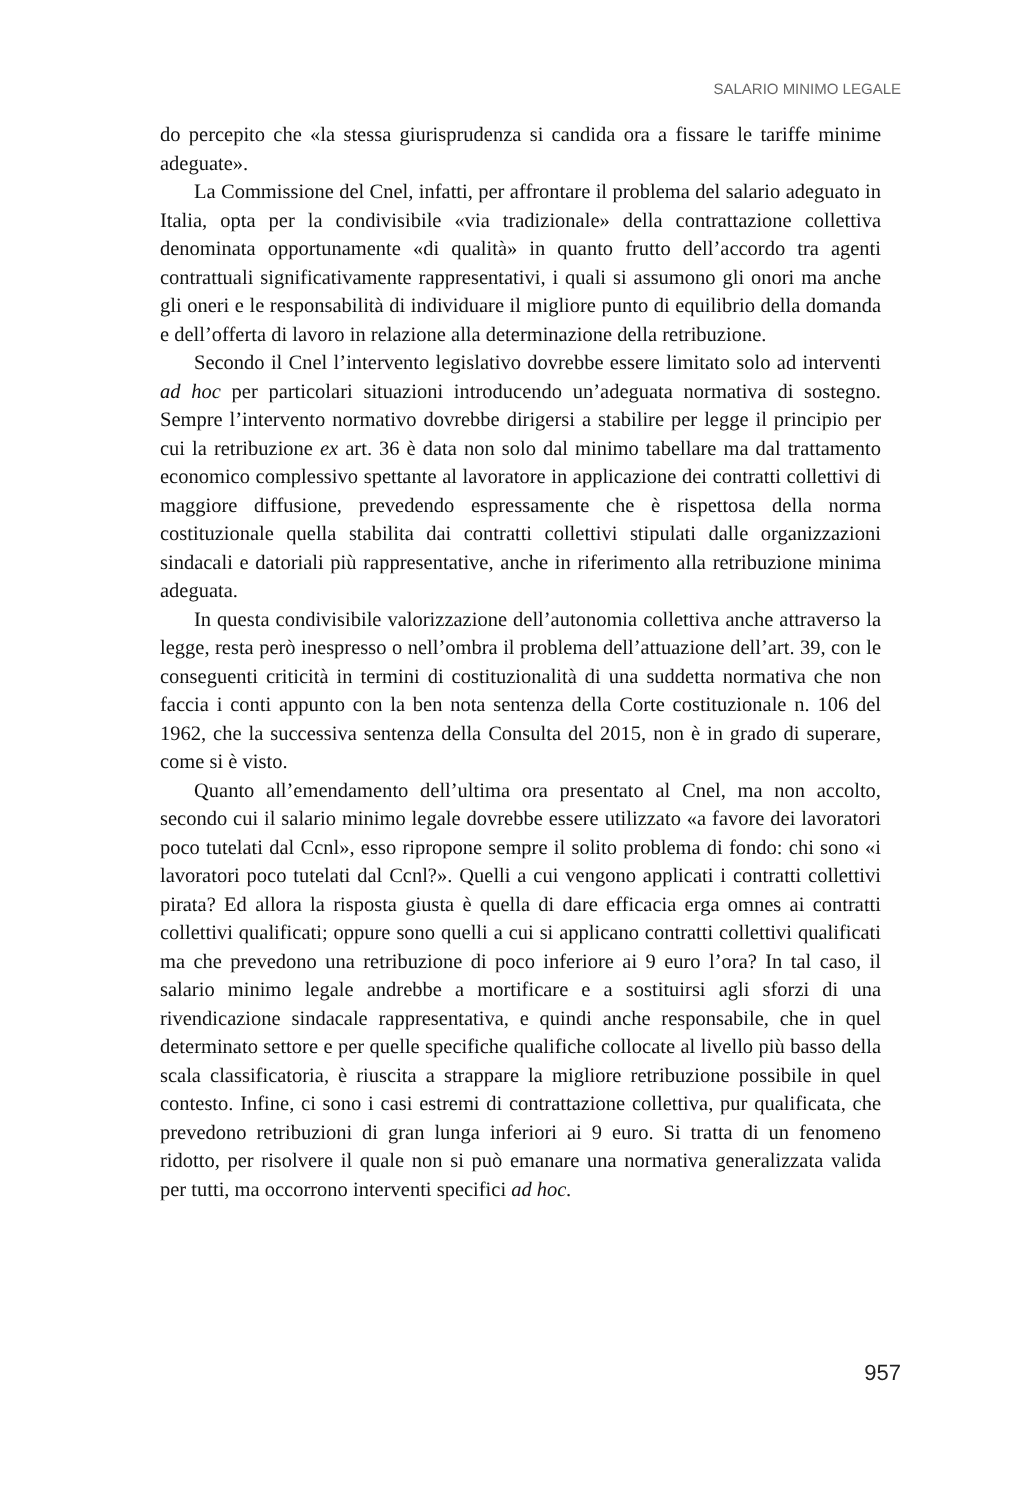SALARIO MINIMO LEGALE
do percepito che «la stessa giurisprudenza si candida ora a fissare le tariffe minime adeguate».
La Commissione del Cnel, infatti, per affrontare il problema del salario adeguato in Italia, opta per la condivisibile «via tradizionale» della contrattazione collettiva denominata opportunamente «di qualità» in quanto frutto dell’accordo tra agenti contrattuali significativamente rappresentativi, i quali si assumono gli onori ma anche gli oneri e le responsabilità di individuare il migliore punto di equilibrio della domanda e dell’offerta di lavoro in relazione alla determinazione della retribuzione.
Secondo il Cnel l’intervento legislativo dovrebbe essere limitato solo ad interventi ad hoc per particolari situazioni introducendo un’adeguata normativa di sostegno. Sempre l’intervento normativo dovrebbe dirigersi a stabilire per legge il principio per cui la retribuzione ex art. 36 è data non solo dal minimo tabellare ma dal trattamento economico complessivo spettante al lavoratore in applicazione dei contratti collettivi di maggiore diffusione, prevedendo espressamente che è rispettosa della norma costituzionale quella stabilita dai contratti collettivi stipulati dalle organizzazioni sindacali e datoriali più rappresentative, anche in riferimento alla retribuzione minima adeguata.
In questa condivisibile valorizzazione dell’autonomia collettiva anche attraverso la legge, resta però inespresso o nell’ombra il problema dell’attuazione dell’art. 39, con le conseguenti criticità in termini di costituzionalità di una suddetta normativa che non faccia i conti appunto con la ben nota sentenza della Corte costituzionale n. 106 del 1962, che la successiva sentenza della Consulta del 2015, non è in grado di superare, come si è visto.
Quanto all’emendamento dell’ultima ora presentato al Cnel, ma non accolto, secondo cui il salario minimo legale dovrebbe essere utilizzato «a favore dei lavoratori poco tutelati dal Ccnl», esso ripropone sempre il solito problema di fondo: chi sono «i lavoratori poco tutelati dal Ccnl?». Quelli a cui vengono applicati i contratti collettivi pirata? Ed allora la risposta giusta è quella di dare efficacia erga omnes ai contratti collettivi qualificati; oppure sono quelli a cui si applicano contratti collettivi qualificati ma che prevedono una retribuzione di poco inferiore ai 9 euro l’ora? In tal caso, il salario minimo legale andrebbe a mortificare e a sostituirsi agli sforzi di una rivendicazione sindacale rappresentativa, e quindi anche responsabile, che in quel determinato settore e per quelle specifiche qualifiche collocate al livello più basso della scala classificatoria, è riuscita a strappare la migliore retribuzione possibile in quel contesto. Infine, ci sono i casi estremi di contrattazione collettiva, pur qualificata, che prevedono retribuzioni di gran lunga inferiori ai 9 euro. Si tratta di un fenomeno ridotto, per risolvere il quale non si può emanare una normativa generalizzata valida per tutti, ma occorrono interventi specifici ad hoc.
957